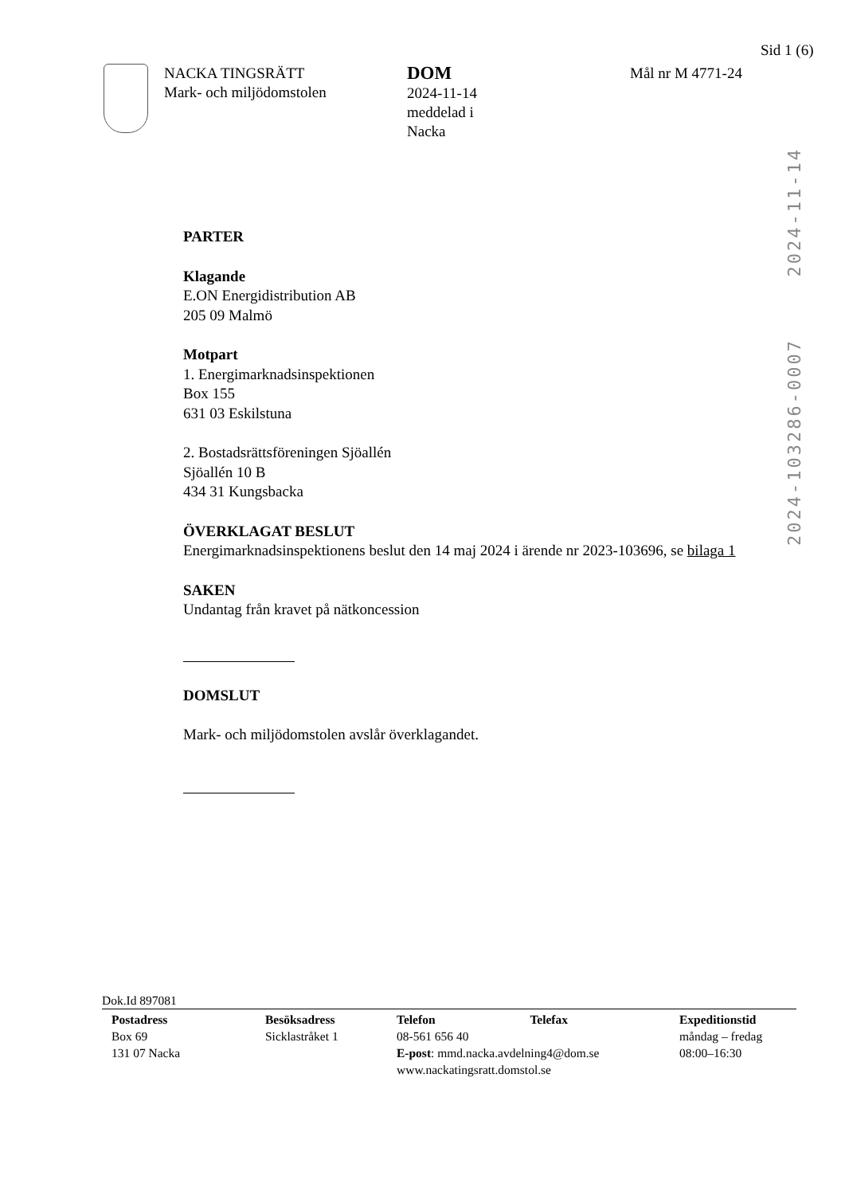Sid 1 (6)
NACKA TINGSRÄTT
Mark- och miljödomstolen
DOM
2024-11-14
meddelad i
Nacka
Mål nr M 4771-24
2024-11-14
2024-103286-0007
PARTER
Klagande
E.ON Energidistribution AB
205 09 Malmö
Motpart
1. Energimarknadsinspektionen
Box 155
631 03 Eskilstuna
2. Bostadsrättsföreningen Sjöallén
Sjöallén 10 B
434 31 Kungsbacka
ÖVERKLAGAT BESLUT
Energimarknadsinspektionens beslut den 14 maj 2024 i ärende nr 2023-103696, se bilaga 1
SAKEN
Undantag från kravet på nätkoncession
DOMSLUT
Mark- och miljödomstolen avslår överklagandet.
Dok.Id 897081
Postadress
Box 69
131 07 Nacka
Besöksadress
Sicklastråket 1
Telefon Telefax
08-561 656 40
E-post: mmd.nacka.avdelning4@dom.se
www.nackatingsratt.domstol.se
Expeditionstid
måndag – fredag
08:00–16:30